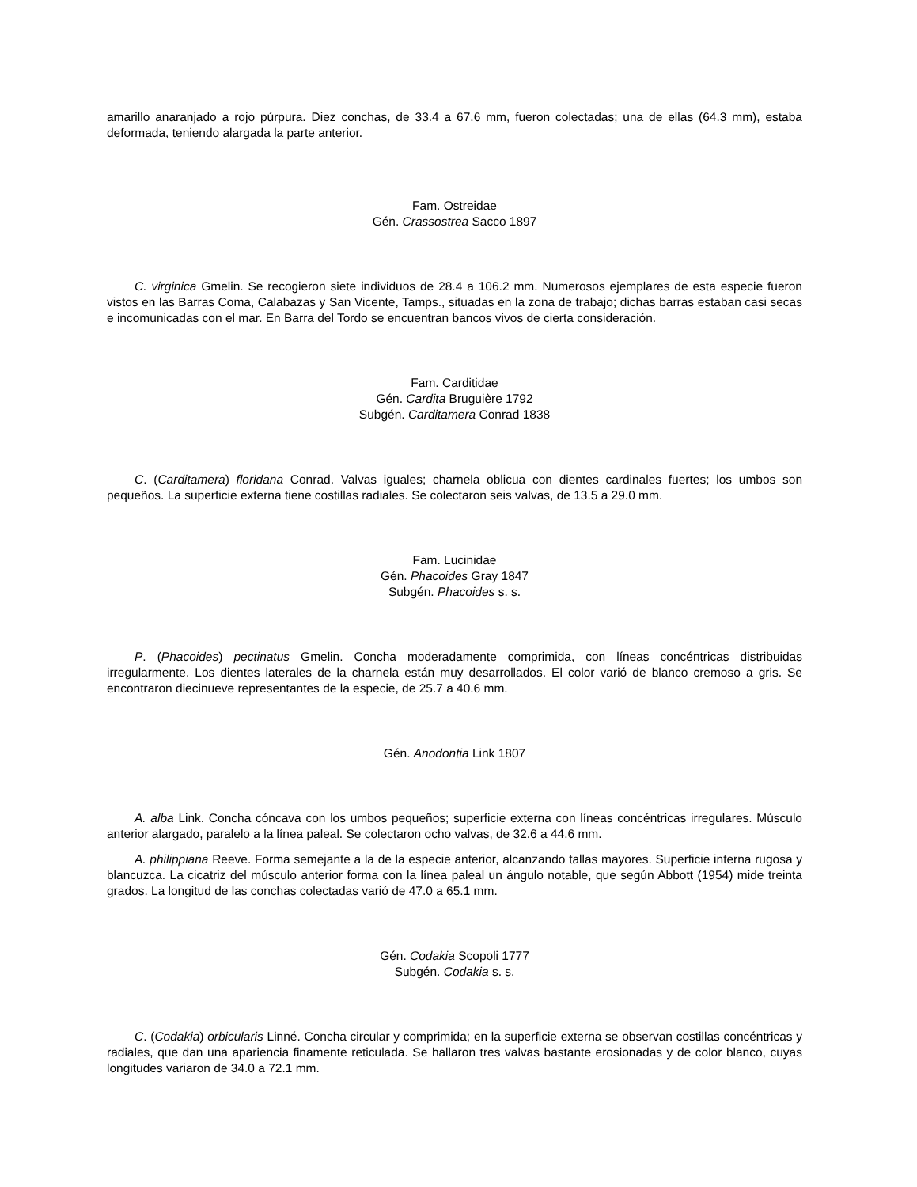amarillo anaranjado a rojo púrpura. Diez conchas, de 33.4 a 67.6 mm, fueron colectadas; una de ellas (64.3 mm), estaba deformada, teniendo alargada la parte anterior.
Fam. Ostreidae
Gén. Crassostrea Sacco 1897
C. virginica Gmelin. Se recogieron siete individuos de 28.4 a 106.2 mm. Numerosos ejemplares de esta especie fueron vistos en las Barras Coma, Calabazas y San Vicente, Tamps., situadas en la zona de trabajo; dichas barras estaban casi secas e incomunicadas con el mar. En Barra del Tordo se encuentran bancos vivos de cierta consideración.
Fam. Carditidae
Gén. Cardita Bruguière 1792
Subgén. Carditamera Conrad 1838
C. (Carditamera) floridana Conrad. Valvas iguales; charnela oblicua con dientes cardinales fuertes; los umbos son pequeños. La superficie externa tiene costillas radiales. Se colectaron seis valvas, de 13.5 a 29.0 mm.
Fam. Lucinidae
Gén. Phacoides Gray 1847
Subgén. Phacoides s. s.
P. (Phacoides) pectinatus Gmelin. Concha moderadamente comprimida, con líneas concéntricas distribuidas irregularmente. Los dientes laterales de la charnela están muy desarrollados. El color varió de blanco cremoso a gris. Se encontraron diecinueve representantes de la especie, de 25.7 a 40.6 mm.
Gén. Anodontia Link 1807
A. alba Link. Concha cóncava con los umbos pequeños; superficie externa con líneas concéntricas irregulares. Músculo anterior alargado, paralelo a la línea paleal. Se colectaron ocho valvas, de 32.6 a 44.6 mm.
A. philippiana Reeve. Forma semejante a la de la especie anterior, alcanzando tallas mayores. Superficie interna rugosa y blancuzca. La cicatriz del músculo anterior forma con la línea paleal un ángulo notable, que según Abbott (1954) mide treinta grados. La longitud de las conchas colectadas varió de 47.0 a 65.1 mm.
Gén. Codakia Scopoli 1777
Subgén. Codakia s. s.
C. (Codakia) orbicularis Linné. Concha circular y comprimida; en la superficie externa se observan costillas concéntricas y radiales, que dan una apariencia finamente reticulada. Se hallaron tres valvas bastante erosionadas y de color blanco, cuyas longitudes variaron de 34.0 a 72.1 mm.